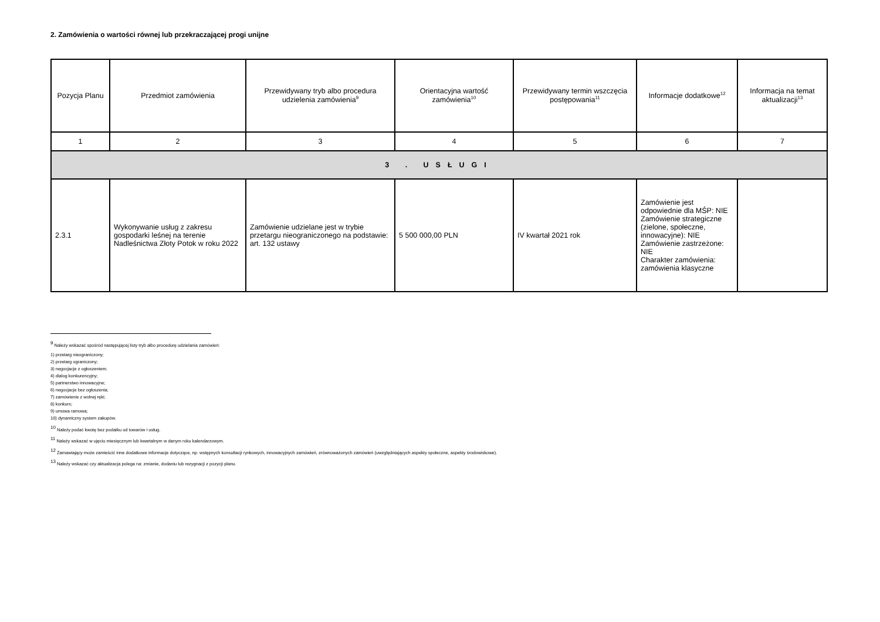2. Zamówienia o wartości równej lub przekraczającej progi unijne
| Pozycja Planu | Przedmiot zamówienia | Przewidywany tryb albo procedura udzielenia zamówienia<sup>9</sup> | Orientacyjna wartość zamówienia<sup>10</sup> | Przewidywany termin wszczęcia postępowania<sup>11</sup> | Informacje dodatkowe<sup>12</sup> | Informacja na temat aktualizacji<sup>13</sup> |
| --- | --- | --- | --- | --- | --- | --- |
| 1 | 2 | 3 | 4 | 5 | 6 | 7 |
| 3 . USŁUGI | | | | | | |
| 2.3.1 | Wykonywanie usług z zakresu gospodarki leśnej na terenie Nadleśnictwa Złoty Potok w roku 2022 | Zamówienie udzielane jest w trybie przetargu nieograniczonego na podstawie: art. 132 ustawy | 5 500 000,00 PLN | IV kwartał 2021 rok | Zamówienie jest odpowiednie dla MŚP: NIE Zamówienie strategiczne (zielone, społeczne, innowacyjne): NIE Zamówienie zastrzeżone: NIE Charakter zamówienia: zamówienia klasyczne | |
<sup>9</sup> Należy wskazać spośród następującej listy tryb albo procedurę udzielania zamówień:
1) przetarg nieograniczony;
2) przetarg ograniczony;
3) negocjacje z ogłoszeniem;
4) dialog konkurencyjny;
5) partnerstwo innowacyjne;
6) negocjacje bez ogłoszenia;
7) zamówienie z wolnej ręki;
8) konkurs;
9) umowa ramowa;
10) dynamiczny system zakupów.
<sup>10</sup> Należy podać kwotę bez podatku od towarów i usług.
<sup>11</sup> Należy wskazać w ujęciu miesięcznym lub kwartalnym w danym roku kalendarzowym.
<sup>12</sup> Zamawiający może zamieścić inne dodatkowe informacje dotyczące, np. wstępnych konsultacji rynkowych, innowacyjnych zamówień, zrównoważonych zamówień (uwzględniających aspekty społeczne, aspekty środowiskowe).
<sup>13</sup> Należy wskazać czy aktualizacja polega na: zmianie, dodaniu lub rezygnacji z pozycji planu.